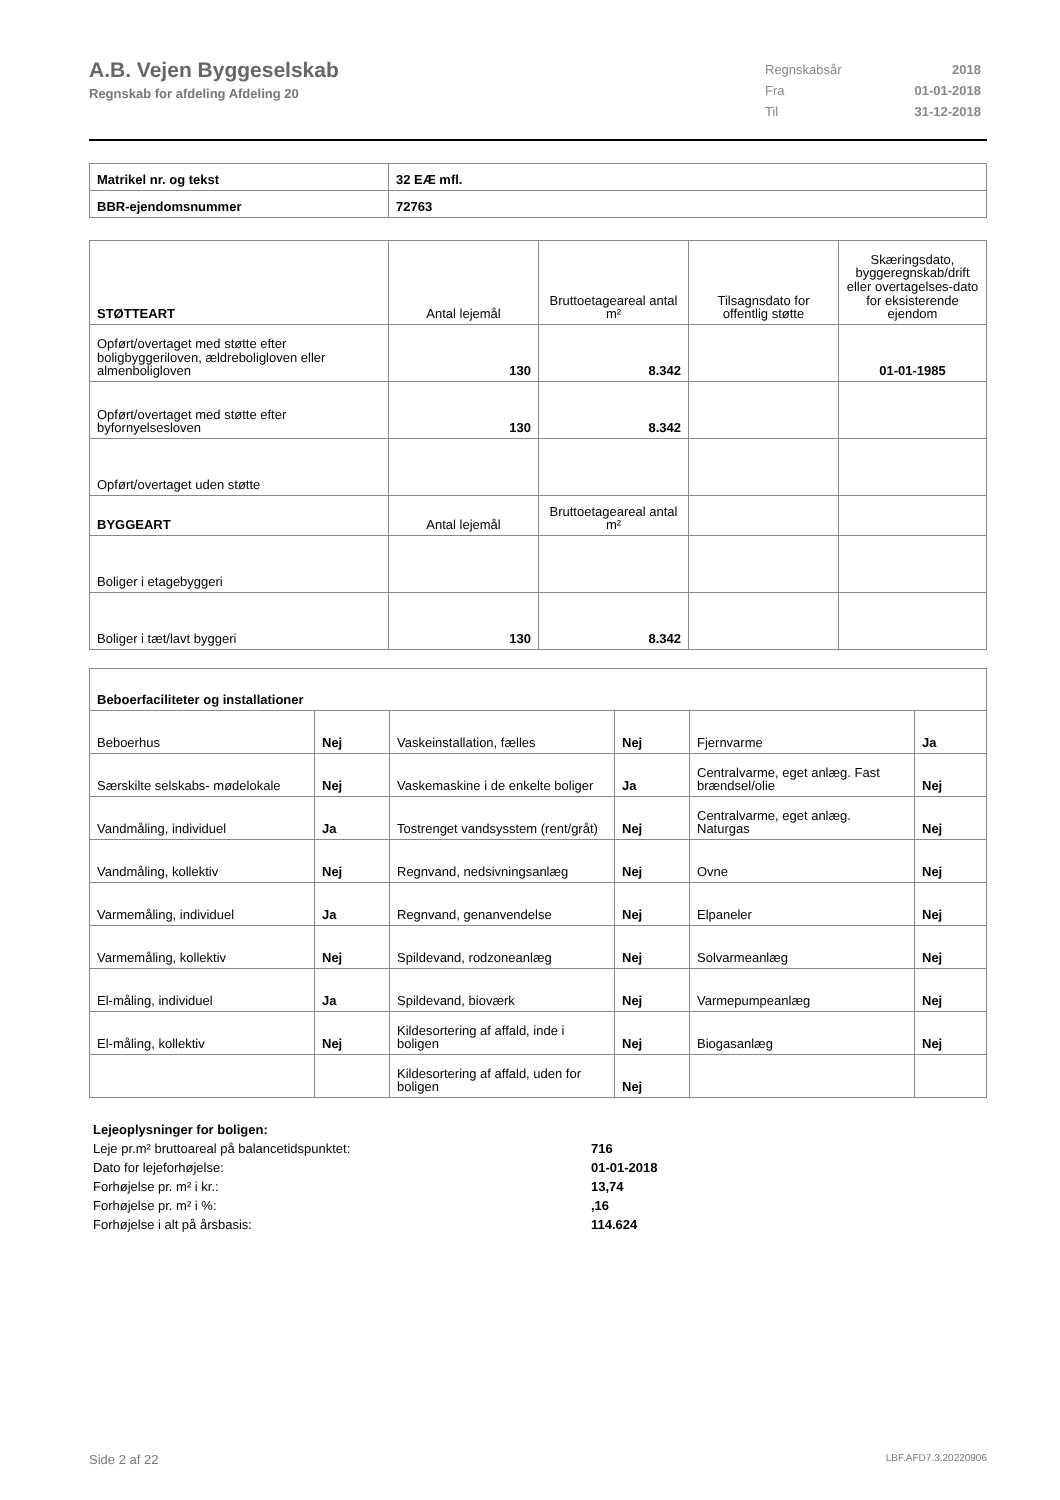A.B. Vejen Byggeselskab
Regnskab for afdeling Afdeling 20
| Regnskabsår | 2018 |
| Fra | 01-01-2018 |
| Til | 31-12-2018 |
| Matrikel nr. og tekst | 32 EÆ mfl. |
| BBR-ejendomsnummer | 72763 |
| STØTTEART | Antal lejemål | Bruttoetageareal antal m² | Tilsagnsdato for offentlig støtte | Skæringsdato, byggeregnskab/drift eller overtagelses-dato for eksisterende ejendom |
| Opført/overtaget med støtte efter boligbyggeriloven, ældreboligloven eller almenboligloven | 130 | 8.342 | | 01-01-1985 |
| Opført/overtaget med støtte efter byfornyelsesloven | 130 | 8.342 | | |
| Opført/overtaget uden støtte | | | | |
| BYGGEART | Antal lejemål | Bruttoetageareal antal m² | | |
| Boliger i etagebyggeri | | | | |
| Boliger i tæt/lavt byggeri | 130 | 8.342 | | |
| Beboerfaciliteter og installationer | | | | | |
| Beboerhus | Nej | Vaskeinstallation, fælles | Nej | Fjernvarme | Ja |
| Særskilte selskabs- mødelokale | Nej | Vaskemaskine i de enkelte boliger | Ja | Centralvarme, eget anlæg. Fast brændsel/olie | Nej |
| Vandmåling, individuel | Ja | Tostrenget vandsysstem (rent/gråt) | Nej | Centralvarme, eget anlæg. Naturgas | Nej |
| Vandmåling, kollektiv | Nej | Regnvand, nedsivningsanlæg | Nej | Ovne | Nej |
| Varmemåling, individuel | Ja | Regnvand, genanvendelse | Nej | Elpaneler | Nej |
| Varmemåling, kollektiv | Nej | Spildevand, rodzoneanlæg | Nej | Solvarmeanlæg | Nej |
| El-måling, individuel | Ja | Spildevand, bioværk | Nej | Varmepumpeanlæg | Nej |
| El-måling, kollektiv | Nej | Kildesortering af affald, inde i boligen | Nej | Biogasanlæg | Nej |
| | | Kildesortering af affald, uden for boligen | Nej | | |
| Lejeoplysninger for boligen: | |
| Leje pr.m² bruttoareal på balancetidspunktet: | 716 |
| Dato for lejeforhøjelse: | 01-01-2018 |
| Forhøjelse pr. m² i kr.: | 13,74 |
| Forhøjelse pr. m² i %: | ,16 |
| Forhøjelse i alt på årsbasis: | 114.624 |
Side 2 af 22 LBF.AFD7.3.20220906